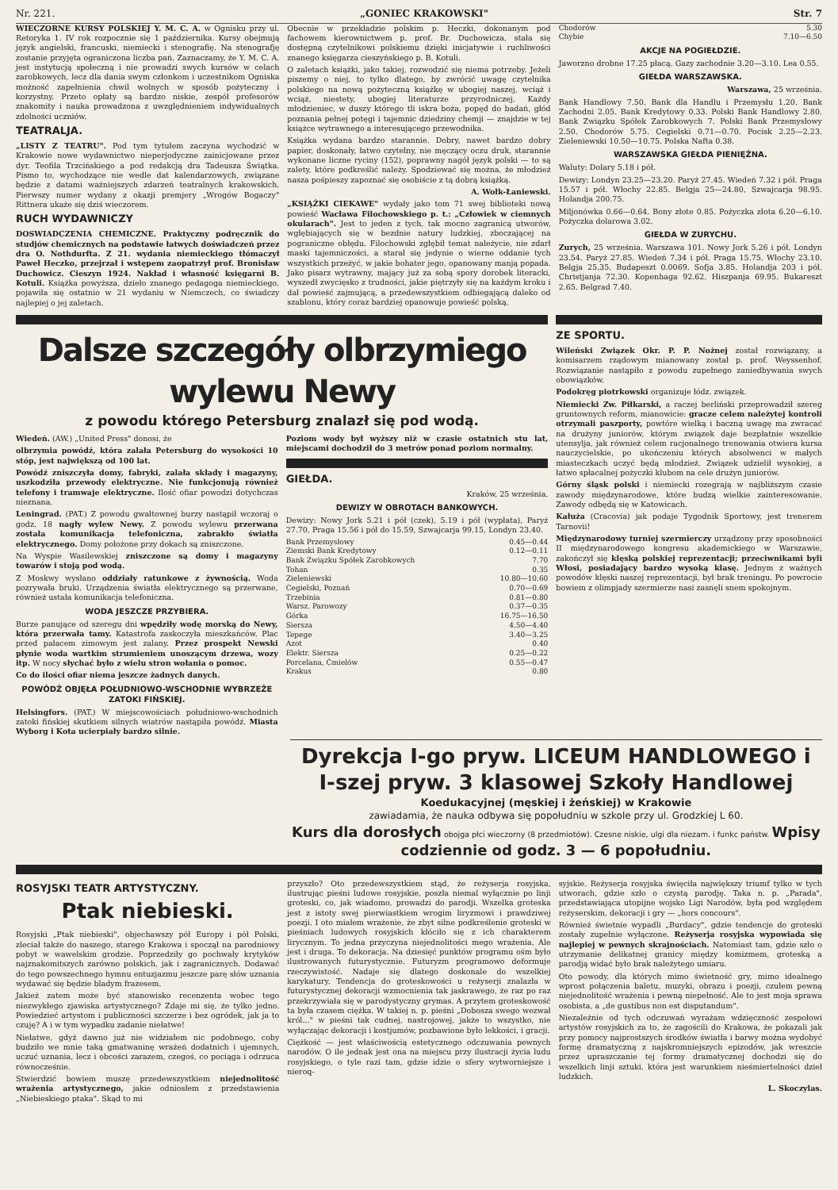Nr. 221. „GONIEC KRAKOWSKI" Str. 7
WIECZORNE KURSY POLSKIEJ Y. M. C. A. w Ognisku przy ul. Retoryka 1. IV rok rozpocznie się 1 października. Kursy obejmują język angielski, francuski, niemiecki i stenografię. Na stenografję zostanie przyjęta ograniczona liczba pań. Zaznaczamy, że Y. M. C. A. jest instytucją społeczną i nie prowadzi swych kursów w celach zarobkowych, lecz dla dania swym członkom i uczestnikom Ogniska możność zapełnienia chwil wolnych w sposób pożyteczny i korzystny. Przeto opłaty są bardzo niskie, zespół profesorów znakomity i nauka prowadzona z uwzględnieniem indywidualnych zdolności uczniów.
TEATRALJA.
„LISTY Z TEATRU". Pod tym tytułem zaczyna wychodzić w Krakowie nowe wydawnictwo nieperjodyczne zainicjowane przez dyr. Teofila Trzcińskiego a pod redakcją dra Tadeusza Świątka. Pismo to, wychodzące nie wedle dat kalendarzowych, związane będzie z datami ważniejszych zdarzeń teatralnych krakowskich. Pierwszy numer wydany z okazji premjery „Wrogów Bogaczy" Rittnera ukaże się dziś wieczorem.
RUCH WYDAWNICZY
DOSWIADCZENIA CHEMICZNE. Praktyczny podręcznik do studjów chemicznych na podstawie łatwych doświadczeń przez dra O. Nothdurfta. Z 21. wydania niemieckiego tłómaczył Paweł Heczko, przejrzał i wstępem zaopatrzył prof. Bronisław Duchowicz. Cieszyn 1924. Nakład i własność księgarni B. Kotuli. Książka powyższa, dzieło znanego pedagoga niemieckiego, pojawiła się ostatnio w 21 wydaniu w Niemczech, co świadczy najlepiej o jej zaletach.
Obecnie w przekładzie polskim p. Heczki, dokonanym pod fachowem kierownictwem p. prof. Br. Duchowicza, stała się dostępną czytelnikowi polskiemu dzięki inicjatywie i ruchliwości znanego księgarza cieszyńskiego p. B. Kotuli.
O zaletach książki, jako takiej, rozwodzić się niema potrzeby. Jeżeli piszemy o niej, to tylko dlatego, by zwrócić uwagę czytelnika polskiego na nową pożyteczną książkę w ubogiej naszej, wciąż i wciąż, niestety, ubogiej literaturze przyrodniczej. Każdy młodzieniec, w duszy którego tli iskra boża, popęd do badań, głód poznania pełnej potęgi i tajemnic dziedziny chemji — znajdzie w tej książce wytrawnego a interesującego przewodnika.
Książka wydana bardzo starannie. Dobry, nawet bardzo dobry papier, doskonały, łatwo czytelny, nie męczący oczu druk, starannie wykonane liczne ryciny (152), poprawny nagół język polski — to są zalety, które podkreślić należy. Spodziewać się można, że młodzież nasza pośpieszy zapoznać się osobiście z tą dobrą książką.
A. Wołk-Łaniewski.
„KSIĄŻKI CIEKAWE" wydały jako tom 71 swej biblioteki nową powieść Wacława Filochowskiego p. t.: „Człowiek w ciemnych okularach". Jest to jeden z tych, tak mocno zagranicą utworów, wgłębiających się w bezdnie natury ludzkiej, zboczającej na pograniczne obłędu. Filochowski zgłębił temat należycie, nie zdarł maski tajemniczości, a starał się jedynie o wierne oddanie tych wszystkich przeżyć, w jakie bohater jego, opanowany manją popada. Jako pisarz wytrawny, mający już za sobą spory dorobek literacki, wyszedł zwycięsko z trudności, jakie piętrzyły się na każdym kroku i dał powieść zajmującą, a przedewszystkiem odbiegającą daleko od szablonu, który coraz bardziej opanowuje powieść polską.
| Chodorów | 5.30 |
| Chybie | 7.10—6.50 |
AKCJE NA POGIEŁDZIE.
Jaworzno drobne 17.25 płacą. Gazy zachodnie 3.20—3.10. Lea 0.55.
GIEŁDA WARSZAWSKA.
Warszawa, 25 września.
Bank Handlowy 7.50. Bank dla Handlu i Przemysłu 1.20. Bank Zachodni 2.05. Bank Kredytowy 0.33. Polski Bank Handlowy 2.80. Bank Związku Spółek Zarobkowych 7. Polski Bank Przemysłowy 2.50. Chodorów 5.75. Cegielski 0.71—0.70. Pocisk 2.25—2.23. Zieleniewski 10.50—10.75. Polska Nafta 0.38.
WARSZAWSKA GIEŁDA PIENIĘŻNA.
Waluty: Dolary 5.18 i pół.
Dewizy: Londyn 23.25—23.20. Paryż 27.45. Wiedeń 7.32 i pół. Praga 15.57 i pół. Włochy 22.85. Belgja 25—24.80, Szwajcarja 98.95. Holandja 200.75.
Miljonówka 0.66—0.64. Bony złote 0.85. Pożyczka złota 6.20—6.10. Pożyczka dolarowa 3.02.
GIEŁDA W ZURYCHU.
Zurych, 25 września. Warszawa 101. Nowy Jork 5.26 i pół. Londyn 23.54. Paryż 27.85. Wiedeń 7.34 i pół. Praga 15.75. Włochy 23.10. Belgja 25.35. Budapeszt 0.0069. Sofja 3.85. Holandja 203 i pół. Christjanja 72.30. Kopenhaga 92.62. Hiszpanja 69.95. Bukareszt 2.65. Belgrad 7.40.
Dalsze szczegóły olbrzymiego wylewu Newy
z powodu którego Petersburg znalazł się pod wodą.
Wiedeń. (AW.) „United Press" donosi, że
olbrzymia powódź, która zalała Petersburg do wysokości 10 stóp, jest największą od 100 lat.
Powódź zniszczyła domy, fabryki, zalała składy i magazyny, uszkodziła przewody elektryczne. Nie funkcjonują również telefony i tramwaje elektryczne. Ilość ofiar powodzi dotychczas nieznana.
Leningrad. (PAT.) Z powodu gwałtownej burzy nastąpił wczoraj o godz. 18 nagły wylew Newy. Z powodu wylewu przerwana została komunikacja telefoniczna, zabrakło światła elektrycznego. Domy położone przy dokach są zniszczone.
Na Wyspie Wasilewskiej zniszczone są domy i magazyny towarów i stoją pod wodą.
Z Moskwy wysłano oddziały ratunkowe z żywnością. Woda pozrywała bruki. Urządzenia światła elektrycznego są przerwane, również ustała komunikacja telefoniczna.
WODA JESZCZE PRZYBIERA.
Burze panujące od szeregu dni wpędziły wodę morską do Newy, która przerwała tamy. Katastrofa zaskoczyła mieszkańców. Plac przed pałacem zimowym jest zalany. Przez prospekt Newski płynie woda wartkim strumieniem unoszącym drzewa, wozy itp. W nocy słychać było z wielu stron wołania o pomoc.
Co do ilości ofiar niema jeszcze żadnych danych.
POWÓDŹ OBJĘŁA POŁUDNIOWO-WSCHODNIE WYBRZEŻE ZATOKI FIŃSKIEJ.
Helsingfors. (PAT.) W miejscowościach południowo-wschodnich zatoki fińskiej skutkiem silnych wiatrów nastąpiła powódź. Miasta Wyborg i Kota ucierpiały bardzo silnie.
Poziom wody był wyższy niż w czasie ostatnich stu lat, miejscami dochodził do 3 metrów ponad poziom normalny.
GIEŁDA.
Kraków, 25 września.
DEWIZY W OBROTACH BANKOWYCH.
Dewizy: Nowy Jork 5.21 i pół (czek), 5.19 i pół (wypłata), Paryż 27.70, Praga 15.56 i pół do 15.59, Szwajcarja 99.15, Londyn 23.40.
| Bank Przemysłowy | 0.45—0.44 |
| Ziemski Bank Kredytowy | 0.12—0.11 |
| Bank Związku Spółek Zarobkowych | 7.70 |
| Tohan | 0.35 |
| Zieleniewski | 10.80—10.60 |
| Cegielski, Poznań | 0.70—0.69 |
| Trzebinia | 0.81—0.80 |
| Warsz. Parowozy | 0.37—0.35 |
| Górka | 16.75—16.50 |
| Siersza | 4.50—4.40 |
| Tepege | 3.40—3.25 |
| Azot | 0.40 |
| Elektr. Siersza | 0.25—0.22 |
| Porcelana, Ćmielów | 0.55—0.47 |
| Krakus | 0.80 |
ZE SPORTU.
Wileński Związek Okr. P. P. Nożnej został rozwiązany, a komisarzem rządowym mianowany został p. prof. Weyssenhof. Rozwiązanie nastąpiło z powodu zupełnego zaniedbywania swych obowiązków.
Podokręg piotrkowski organizuje łódz. związek.
Niemiecki Zw. Piłkarski, a raczej berliński przeprowadził szereg gruntownych reform, mianowicie: gracze celem należytej kontroli otrzymali paszporty, powtóre wielką i baczną uwagę ma zwracać na drużyny juniorów, którym związek daje bezpłatnie wszelkie utensylja, jak również celem racjonalnego trenowania otwiera kursa nauczycielskie, po ukończeniu których absolwenci w małych miasteczkach uczyć będą młodzież. Związek udzielił wysokiej, a łatwo spłacalnej pożyczki klubom na cele drużyn juniorów.
Górny śląsk polski i niemiecki rozegrają w najbliższym czasie zawody międzynarodowe, które budzą wielkie zainteresowanie. Zawody odbędą się w Katowicach.
Kałuża (Cracovia) jak podaje Tygodnik Sportowy, jest trenerem Tarnovii!
Międzynarodowy turniej szermierczy urządzony przy sposobności II międzynarodowego kongresu akademickiego w Warszawie, zakończył się klęską polskiej reprezentacji; przeciwnikami byli Włosi, posiadający bardzo wysoką klasę. Jednym z ważnych powodów klęski naszej reprezentacji, był brak treningu. Po powrocie bowiem z olimpjady szermierze nasi zasnęli snem spokojnym.
Dyrekcja I-go pryw. LICEUM HANDLOWEGO i I-szej pryw. 3 klasowej Szkoły Handlowej
Koedukacyjnej (męskiej i żeńskiej) w Krakowie
zawiadamia, że nauka odbywa się popołudniu w szkole przy ul. Grodzkiej L 60.
Kurs dla dorosłych obojga płci wieczorny (8 przedmiotów). Czesne niskie, ulgi dla niezam. i funkc państw. Wpisy codziennie od godz. 3 — 6 popołudniu.
ROSYJSKI TEATR ARTYSTYCZNY.
Ptak niebieski.
Rosyjski „Ptak niebieski", objechawszy pół Europy i pół Polski, zleciał także do naszego, starego Krakowa i spoczął na parodniowy pobyt w wawelskim grodzie. Poprzedziły go pochwały krytyków najznakomitszych zarówno polskich, jak i zagranicznych. Dodawać do tego powszechnego hymnu entuzjazmu jeszcze parę słów uznania wydawać się będzie bladym frazesem.
Jakież zatem może być stanowisko recenzenta wobec tego niezwykłego zjawiska artystycznego? Zdaje mi się, że tylko jedno. Powiedzieć artystom i publiczności szczerze i bez ogródek, jak ja to czuję? A i w tym wypadku zadanie niełatwe!
Niełatwe, gdyż dawno już nie widziałem nic podobnego, coby budziło we mnie taką gmatwaninę wrażeń dodatnich i ujemnych, uczuć uznania, lecz i obcości zarazem, czegoś, co pociąga i odrzuca równocześnie.
Stwierdzić bowiem muszę przedewszystkiem niejednolitość wrażenia artystycznego, jakie odniosłem z przedstawienia „Niebieskiego ptaka". Skąd to mi
przyszło? Oto przedewszystkiem stąd, że reżyserja rosyjska, ilustrując pieśni ludowe rosyjskie, poszła niemal wyłącznie po linji groteski, co, jak wiadomo, prowadzi do parodji. Wszelka groteska jest z istoty swej pierwiastkiem wrogim liryzmowi i prawdziwej poezji. I oto miałem wrażenie, że zbyt silne podkreślenie groteski w pieśniach ludowych rosyjskich kłóciło się z ich charakterem lirycznym. To jedna przyczyna niejednolitości mego wrażenia. Ale jest i druga. To dekoracja. Na dziesięć punktów programu ośm było ilustrowanych futurystycznie. Futuryzm programowo deformuje rzeczywistość. Nadaje się dlatego doskonale do wszelkiej karykatury. Tendencja do groteskowości u reżyserji znalazła w futurystycznej dekoracji wzmocnienia tak jaskrawego, że raz po raz przekrzywiała się w parodystyczny grymas. A przytem groteskowość ta była czasem ciężka. W takiej n. p. pieśni „Dobosza swego wezwał król..." w pieśni tak cudnej, nastrojowej, jakże to wszystko, nie wyłączając dekoracji i kostjumów, pozbawione było lekkości, i gracji.
Ciężkość — jest właściwością estetycznego odczuwania pewnych narodów. O ile jednak jest ona na miejscu przy ilustracji życia ludu rosyjskiego, o tyle razi tam, gdzie idzie o sfery wytworniejsze i nieroq-
syjskie. Reżyserja rosyjska święciła największy triumf tylko w tych utworach, gdzie szło o czystą parodję. Taka n. p. „Parada", przedstawiająca utopijne wojsko Ligi Narodów, była pod względem reżyserskim, dekoracji i gry — „hors concours".
Również świetnie wypadli „Burdacy", gdzie tendencje do groteski zostały zupełnie wyłączone. Reżyserja rosyjska wypowiada się najlepiej w pewnych skrajnościach. Natomiast tam, gdzie szło o utrzymanie delikatnej granicy między komizmem, groteską a parodją widać było brak należytego umiaru.
Oto powody, dla których mimo świetność gry, mimo idealnego wprost połączenia baletu, muzyki, obrazu i poezji, czułem pewną niejednolitość wrażenia i pewną niepełność. Ale to jest moja sprawa osobista, a „de gustibus non est disputandum".
Niezależnie od tych odczuwań wyrażam wdzięczność zespołowi artystów rosyjskich za to, że zagościli do Krakowa, że pokazali jak przy pomocy najprostszych środków światła i barwy można wydobyć formę dramatyczną z najskromniejszych epizodów, jak wreszcie przez upraszczanie tej formy dramatycznej dochodzi się do wszelkich linji sztuki, która jest warunkiem nieśmiertelności dzieł ludzkich.
L. Skoczylas.